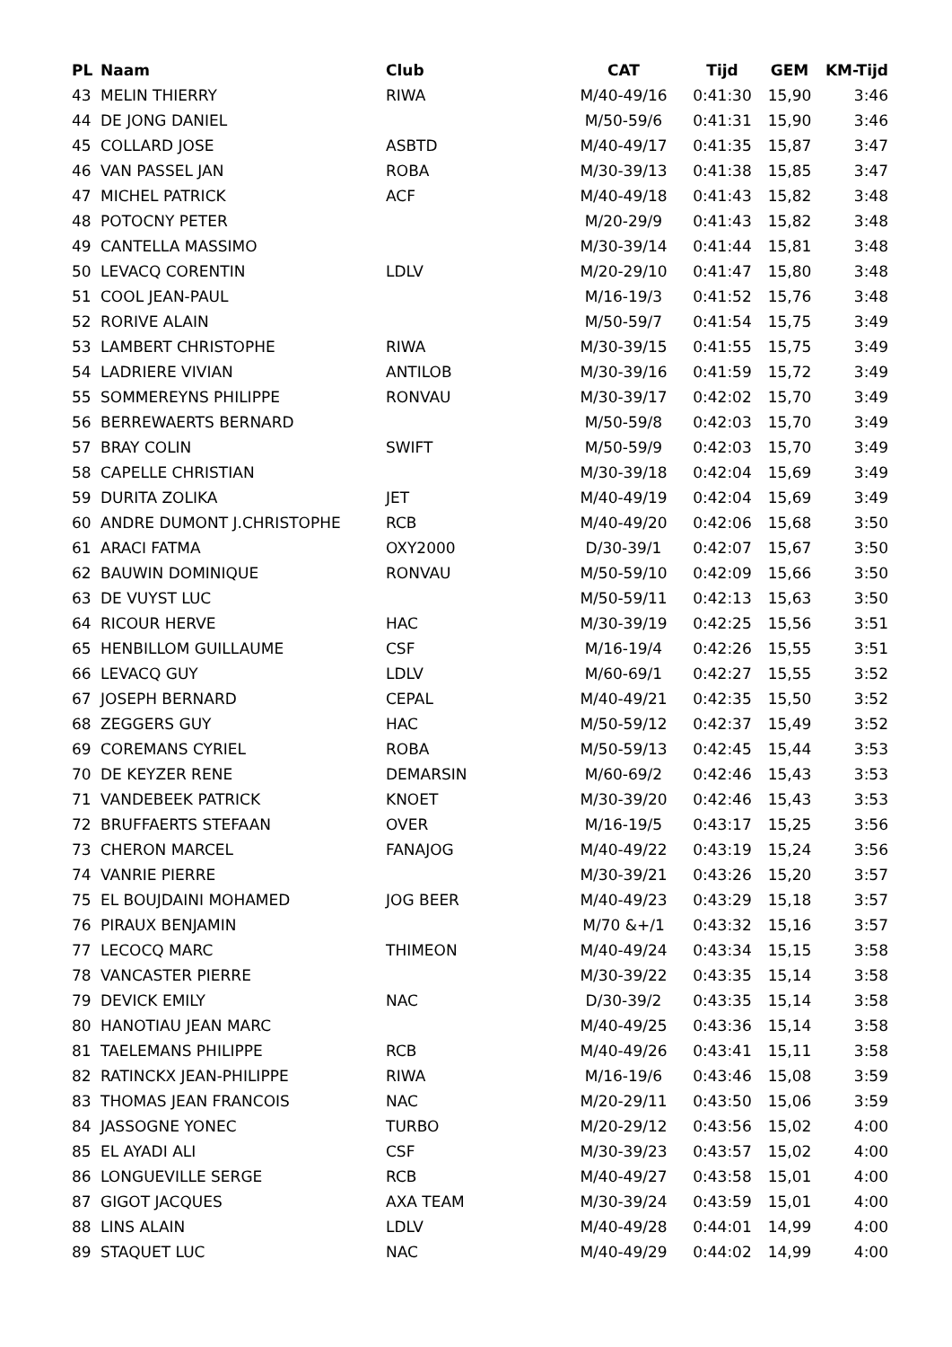| PL | Naam | Club | CAT | Tijd | GEM | KM-Tijd |
| --- | --- | --- | --- | --- | --- | --- |
| 43 | MELIN THIERRY | RIWA | M/40-49/16 | 0:41:30 | 15,90 | 3:46 |
| 44 | DE JONG DANIEL | | M/50-59/6 | 0:41:31 | 15,90 | 3:46 |
| 45 | COLLARD JOSE | ASBTD | M/40-49/17 | 0:41:35 | 15,87 | 3:47 |
| 46 | VAN PASSEL JAN | ROBA | M/30-39/13 | 0:41:38 | 15,85 | 3:47 |
| 47 | MICHEL PATRICK | ACF | M/40-49/18 | 0:41:43 | 15,82 | 3:48 |
| 48 | POTOCNY PETER | | M/20-29/9 | 0:41:43 | 15,82 | 3:48 |
| 49 | CANTELLA MASSIMO | | M/30-39/14 | 0:41:44 | 15,81 | 3:48 |
| 50 | LEVACQ CORENTIN | LDLV | M/20-29/10 | 0:41:47 | 15,80 | 3:48 |
| 51 | COOL JEAN-PAUL | | M/16-19/3 | 0:41:52 | 15,76 | 3:48 |
| 52 | RORIVE ALAIN | | M/50-59/7 | 0:41:54 | 15,75 | 3:49 |
| 53 | LAMBERT CHRISTOPHE | RIWA | M/30-39/15 | 0:41:55 | 15,75 | 3:49 |
| 54 | LADRIERE VIVIAN | ANTILOB | M/30-39/16 | 0:41:59 | 15,72 | 3:49 |
| 55 | SOMMEREYNS PHILIPPE | RONVAU | M/30-39/17 | 0:42:02 | 15,70 | 3:49 |
| 56 | BERREWAERTS BERNARD | | M/50-59/8 | 0:42:03 | 15,70 | 3:49 |
| 57 | BRAY COLIN | SWIFT | M/50-59/9 | 0:42:03 | 15,70 | 3:49 |
| 58 | CAPELLE CHRISTIAN | | M/30-39/18 | 0:42:04 | 15,69 | 3:49 |
| 59 | DURITA ZOLIKA | JET | M/40-49/19 | 0:42:04 | 15,69 | 3:49 |
| 60 | ANDRE DUMONT J.CHRISTOPHE | RCB | M/40-49/20 | 0:42:06 | 15,68 | 3:50 |
| 61 | ARACI FATMA | OXY2000 | D/30-39/1 | 0:42:07 | 15,67 | 3:50 |
| 62 | BAUWIN DOMINIQUE | RONVAU | M/50-59/10 | 0:42:09 | 15,66 | 3:50 |
| 63 | DE VUYST LUC | | M/50-59/11 | 0:42:13 | 15,63 | 3:50 |
| 64 | RICOUR HERVE | HAC | M/30-39/19 | 0:42:25 | 15,56 | 3:51 |
| 65 | HENBILLOM GUILLAUME | CSF | M/16-19/4 | 0:42:26 | 15,55 | 3:51 |
| 66 | LEVACQ GUY | LDLV | M/60-69/1 | 0:42:27 | 15,55 | 3:52 |
| 67 | JOSEPH BERNARD | CEPAL | M/40-49/21 | 0:42:35 | 15,50 | 3:52 |
| 68 | ZEGGERS GUY | HAC | M/50-59/12 | 0:42:37 | 15,49 | 3:52 |
| 69 | COREMANS CYRIEL | ROBA | M/50-59/13 | 0:42:45 | 15,44 | 3:53 |
| 70 | DE KEYZER RENE | DEMARSIN | M/60-69/2 | 0:42:46 | 15,43 | 3:53 |
| 71 | VANDEBEEK PATRICK | KNOET | M/30-39/20 | 0:42:46 | 15,43 | 3:53 |
| 72 | BRUFFAERTS STEFAAN | OVER | M/16-19/5 | 0:43:17 | 15,25 | 3:56 |
| 73 | CHERON MARCEL | FANAJOG | M/40-49/22 | 0:43:19 | 15,24 | 3:56 |
| 74 | VANRIE PIERRE | | M/30-39/21 | 0:43:26 | 15,20 | 3:57 |
| 75 | EL BOUJDAINI MOHAMED | JOG BEER | M/40-49/23 | 0:43:29 | 15,18 | 3:57 |
| 76 | PIRAUX BENJAMIN | | M/70 &+/1 | 0:43:32 | 15,16 | 3:57 |
| 77 | LECOCQ MARC | THIMEON | M/40-49/24 | 0:43:34 | 15,15 | 3:58 |
| 78 | VANCASTER PIERRE | | M/30-39/22 | 0:43:35 | 15,14 | 3:58 |
| 79 | DEVICK EMILY | NAC | D/30-39/2 | 0:43:35 | 15,14 | 3:58 |
| 80 | HANOTIAU JEAN MARC | | M/40-49/25 | 0:43:36 | 15,14 | 3:58 |
| 81 | TAELEMANS PHILIPPE | RCB | M/40-49/26 | 0:43:41 | 15,11 | 3:58 |
| 82 | RATINCKX JEAN-PHILIPPE | RIWA | M/16-19/6 | 0:43:46 | 15,08 | 3:59 |
| 83 | THOMAS JEAN FRANCOIS | NAC | M/20-29/11 | 0:43:50 | 15,06 | 3:59 |
| 84 | JASSOGNE YONEC | TURBO | M/20-29/12 | 0:43:56 | 15,02 | 4:00 |
| 85 | EL AYADI ALI | CSF | M/30-39/23 | 0:43:57 | 15,02 | 4:00 |
| 86 | LONGUEVILLE SERGE | RCB | M/40-49/27 | 0:43:58 | 15,01 | 4:00 |
| 87 | GIGOT JACQUES | AXA TEAM | M/30-39/24 | 0:43:59 | 15,01 | 4:00 |
| 88 | LINS ALAIN | LDLV | M/40-49/28 | 0:44:01 | 14,99 | 4:00 |
| 89 | STAQUET LUC | NAC | M/40-49/29 | 0:44:02 | 14,99 | 4:00 |